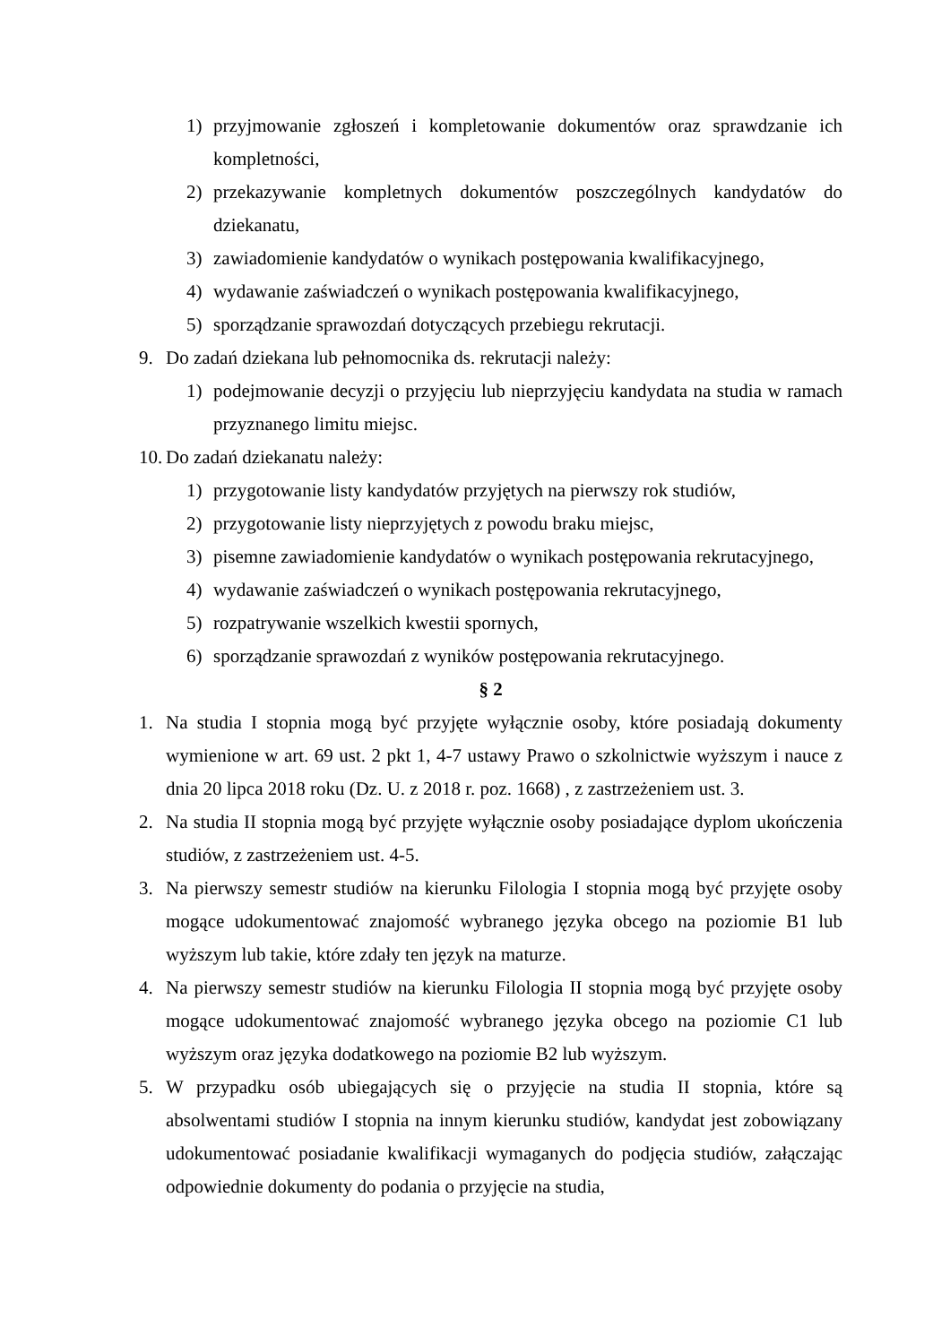1) przyjmowanie zgłoszeń i kompletowanie dokumentów oraz sprawdzanie ich kompletności,
2) przekazywanie kompletnych dokumentów poszczególnych kandydatów do dziekanatu,
3) zawiadomienie kandydatów o wynikach postępowania kwalifikacyjnego,
4) wydawanie zaświadczeń o wynikach postępowania kwalifikacyjnego,
5) sporządzanie sprawozdań dotyczących przebiegu rekrutacji.
9. Do zadań dziekana lub pełnomocnika ds. rekrutacji należy:
1) podejmowanie decyzji o przyjęciu lub nieprzyjęciu kandydata na studia w ramach przyznanego limitu miejsc.
10. Do zadań dziekanatu należy:
1) przygotowanie listy kandydatów przyjętych na pierwszy rok studiów,
2) przygotowanie listy nieprzyjętych z powodu braku miejsc,
3) pisemne zawiadomienie kandydatów o wynikach postępowania rekrutacyjnego,
4) wydawanie zaświadczeń o wynikach postępowania rekrutacyjnego,
5) rozpatrywanie wszelkich kwestii spornych,
6) sporządzanie sprawozdań z wyników postępowania rekrutacyjnego.
§ 2
1. Na studia I stopnia mogą być przyjęte wyłącznie osoby, które posiadają dokumenty wymienione w art. 69 ust. 2 pkt 1, 4-7 ustawy Prawo o szkolnictwie wyższym i nauce z dnia 20 lipca 2018 roku (Dz. U. z 2018 r. poz. 1668) , z zastrzeżeniem ust. 3.
2. Na studia II stopnia mogą być przyjęte wyłącznie osoby posiadające dyplom ukończenia studiów, z zastrzeżeniem ust. 4-5.
3. Na pierwszy semestr studiów na kierunku Filologia I stopnia mogą być przyjęte osoby mogące udokumentować znajomość wybranego języka obcego na poziomie B1 lub wyższym lub takie, które zdały ten język na maturze.
4. Na pierwszy semestr studiów na kierunku Filologia II stopnia mogą być przyjęte osoby mogące udokumentować znajomość wybranego języka obcego na poziomie C1 lub wyższym oraz języka dodatkowego na poziomie B2 lub wyższym.
5. W przypadku osób ubiegających się o przyjęcie na studia II stopnia, które są absolwentami studiów I stopnia na innym kierunku studiów, kandydat jest zobowiązany udokumentować posiadanie kwalifikacji wymaganych do podjęcia studiów, załączając odpowiednie dokumenty do podania o przyjęcie na studia,